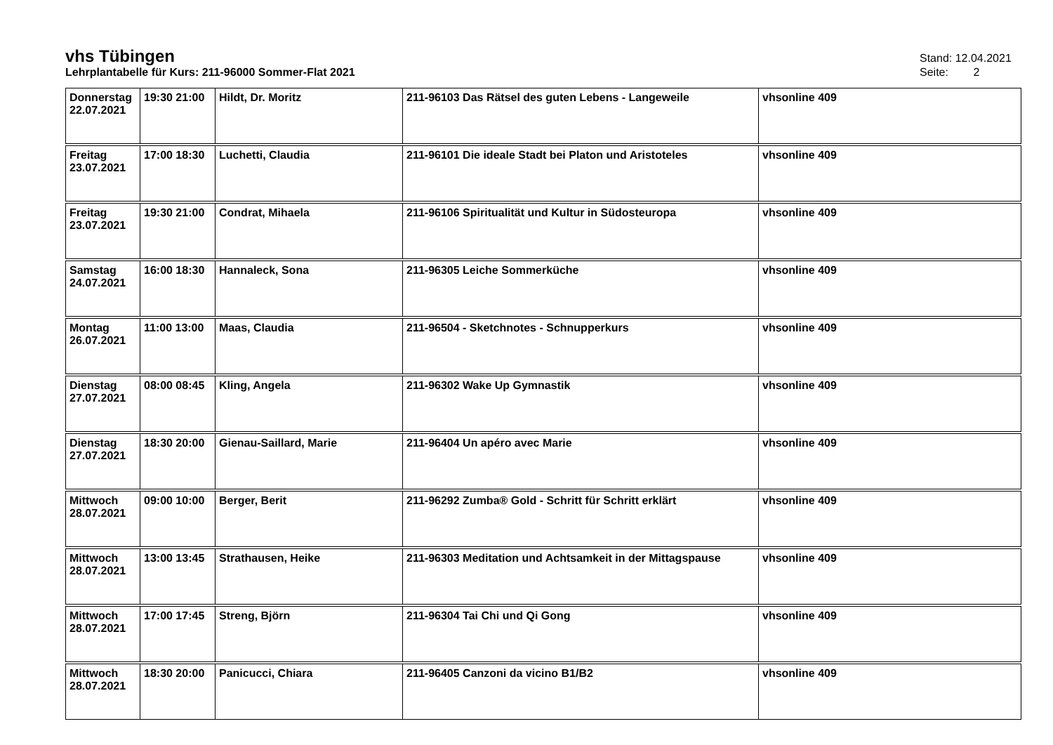vhs Tübingen
Stand: 12.04.2021
Lehrplantabelle für Kurs: 211-96000 Sommer-Flat 2021
Seite: 2
| Donnerstag 22.07.2021 | 19:30 21:00 | Hildt, Dr. Moritz | 211-96103 Das Rätsel des guten Lebens - Langeweile | vhsonline 409 |
| Freitag 23.07.2021 | 17:00 18:30 | Luchetti, Claudia | 211-96101 Die ideale Stadt bei Platon und Aristoteles | vhsonline 409 |
| Freitag 23.07.2021 | 19:30 21:00 | Condrat, Mihaela | 211-96106 Spiritualität und Kultur in Südosteuropa | vhsonline 409 |
| Samstag 24.07.2021 | 16:00 18:30 | Hannaleck, Sona | 211-96305 Leiche Sommerküche | vhsonline 409 |
| Montag 26.07.2021 | 11:00 13:00 | Maas, Claudia | 211-96504 - Sketchnotes - Schnupperkurs | vhsonline 409 |
| Dienstag 27.07.2021 | 08:00 08:45 | Kling, Angela | 211-96302 Wake Up Gymnastik | vhsonline 409 |
| Dienstag 27.07.2021 | 18:30 20:00 | Gienau-Saillard, Marie | 211-96404 Un apéro avec Marie | vhsonline 409 |
| Mittwoch 28.07.2021 | 09:00 10:00 | Berger, Berit | 211-96292 Zumba® Gold - Schritt für Schritt erklärt | vhsonline 409 |
| Mittwoch 28.07.2021 | 13:00 13:45 | Strathausen, Heike | 211-96303 Meditation und Achtsamkeit in der Mittagspause | vhsonline 409 |
| Mittwoch 28.07.2021 | 17:00 17:45 | Streng, Björn | 211-96304 Tai Chi und Qi Gong | vhsonline 409 |
| Mittwoch 28.07.2021 | 18:30 20:00 | Panicucci, Chiara | 211-96405 Canzoni da vicino B1/B2 | vhsonline 409 |